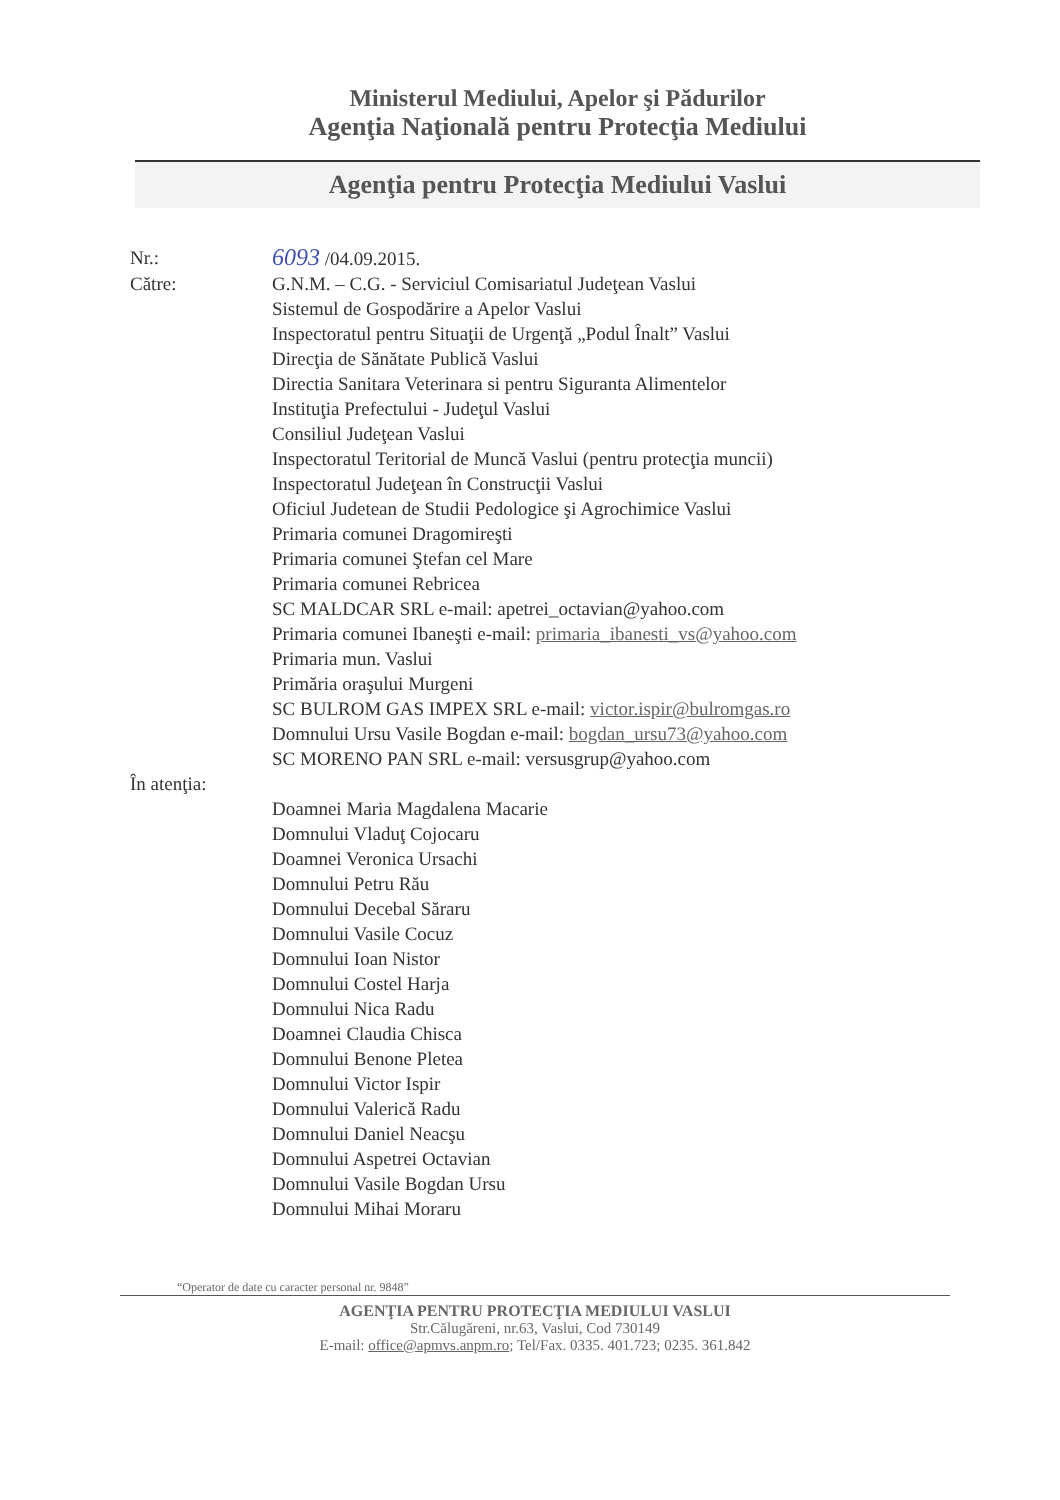Ministerul Mediului, Apelor şi Pădurilor
Agenţia Naţională pentru Protecţia Mediului
Agenţia pentru Protecţia Mediului Vaslui
Nr.:
6093 /04.09.2015.
Către: G.N.M. – C.G. - Serviciul Comisariatul Judeţean Vaslui
Sistemul de Gospodărire a Apelor Vaslui
Inspectoratul pentru Situaţii de Urgenţă „Podul Înalt” Vaslui
Direcţia de Sănătate Publică Vaslui
Directia Sanitara Veterinara si pentru Siguranta Alimentelor
Instituţia Prefectului - Judeţul Vaslui
Consiliul Judeţean Vaslui
Inspectoratul Teritorial de Muncă Vaslui (pentru protecţia muncii)
Inspectoratul Judeţean în Construcţii Vaslui
Oficiul Judetean de Studii Pedologice şi Agrochimice Vaslui
Primaria comunei Dragomireşti
Primaria comunei Ştefan cel Mare
Primaria comunei Rebricea
SC MALDCAR SRL e-mail: apetrei_octavian@yahoo.com
Primaria comunei Ibaneşti e-mail: primaria_ibanesti_vs@yahoo.com
Primaria mun. Vaslui
Primăria oraşului Murgeni
SC BULROM GAS IMPEX SRL e-mail: victor.ispir@bulromgas.ro
Domnului Ursu Vasile Bogdan e-mail: bogdan_ursu73@yahoo.com
SC MORENO PAN SRL e-mail: versusgrup@yahoo.com
În atenţia:
Doamnei Maria Magdalena Macarie
Domnului Vladuţ Cojocaru
Doamnei Veronica Ursachi
Domnului Petru Rău
Domnului Decebal Săraru
Domnului Vasile Cocuz
Domnului Ioan Nistor
Domnului Costel Harja
Domnului Nica Radu
Doamnei Claudia Chisca
Domnului Benone Pletea
Domnului Victor Ispir
Domnului Valerică Radu
Domnului Daniel Neacşu
Domnului Aspetrei Octavian
Domnului Vasile Bogdan Ursu
Domnului Mihai Moraru
“Operator de date cu caracter personal nr. 9848”
AGENŢIA PENTRU PROTECŢIA MEDIULUI VASLUI
Str.Călugăreni, nr.63, Vaslui, Cod 730149
E-mail: office@apmvs.anpm.ro; Tel/Fax. 0335. 401.723; 0235. 361.842